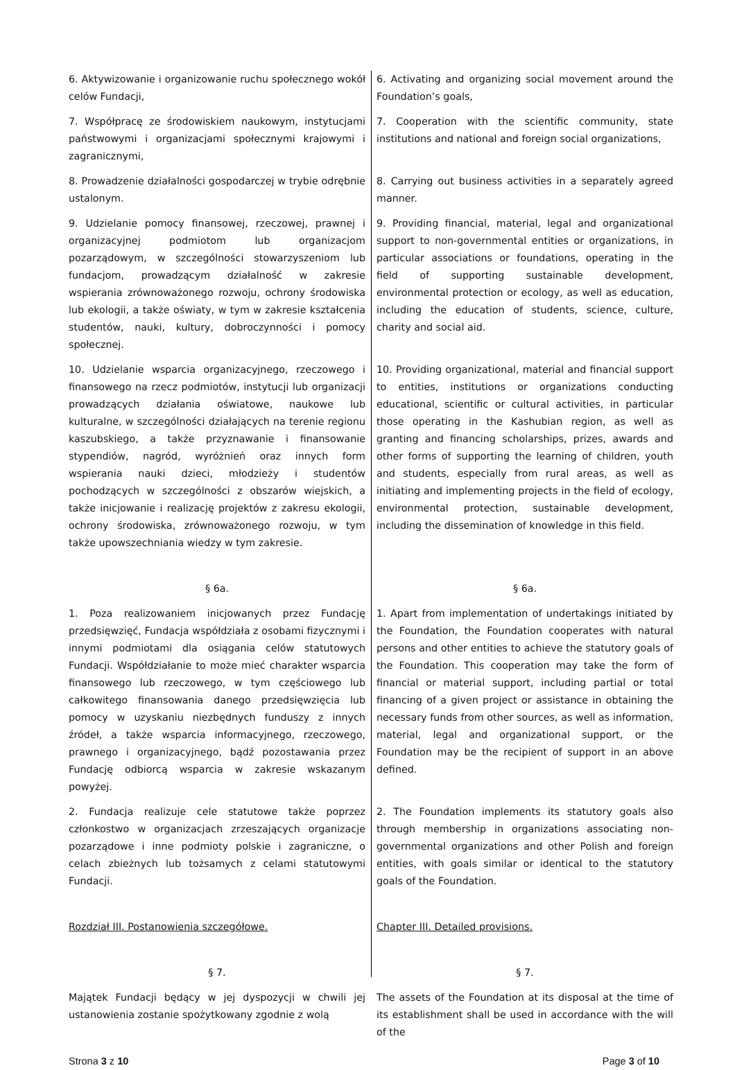6. Aktywizowanie i organizowanie ruchu społecznego wokół celów Fundacji,
6. Activating and organizing social movement around the Foundation’s goals,
7. Współpracę ze środowiskiem naukowym, instytucjami państwowymi i organizacjami społecznymi krajowymi i zagranicznymi,
7. Cooperation with the scientific community, state institutions and national and foreign social organizations,
8. Prowadzenie działalności gospodarczej w trybie odrębnie ustalonym.
8. Carrying out business activities in a separately agreed manner.
9. Udzielanie pomocy finansowej, rzeczowej, prawnej i organizacyjnej podmiotom lub organizacjom pozarządowym, w szczególności stowarzyszeniom lub fundacjom, prowadzącym działalność w zakresie wspierania zrównoważonego rozwoju, ochrony środowiska lub ekologii, a także oświaty, w tym w zakresie kształcenia studentów, nauki, kultury, dobroczynności i pomocy społecznej.
9. Providing financial, material, legal and organizational support to non-governmental entities or organizations, in particular associations or foundations, operating in the field of supporting sustainable development, environmental protection or ecology, as well as education, including the education of students, science, culture, charity and social aid.
10. Udzielanie wsparcia organizacyjnego, rzeczowego i finansowego na rzecz podmiotów, instytucji lub organizacji prowadzących działania oświatowe, naukowe lub kulturalne, w szczególności działających na terenie regionu kaszubskiego, a także przyznawanie i finansowanie stypendiów, nagród, wyróżnień oraz innych form wspierania nauki dzieci, młodzieży i studentów pochodzących w szczególności z obszarów wiejskich, a także inicjowanie i realizację projektów z zakresu ekologii, ochrony środowiska, zrównoważonego rozwoju, w tym także upowszechniania wiedzy w tym zakresie.
10. Providing organizational, material and financial support to entities, institutions or organizations conducting educational, scientific or cultural activities, in particular those operating in the Kashubian region, as well as granting and financing scholarships, prizes, awards and other forms of supporting the learning of children, youth and students, especially from rural areas, as well as initiating and implementing projects in the field of ecology, environmental protection, sustainable development, including the dissemination of knowledge in this field.
§ 6a.
§ 6a.
1. Poza realizowaniem inicjowanych przez Fundację przedsięwzięć, Fundacja współdziała z osobami fizycznymi i innymi podmiotami dla osiągania celów statutowych Fundacji. Współdziałanie to może mieć charakter wsparcia finansowego lub rzeczowego, w tym częściowego lub całkowitego finansowania danego przedsięwzięcia lub pomocy w uzyskaniu niezbędnych funduszy z innych źródeł, a także wsparcia informacyjnego, rzeczowego, prawnego i organizacyjnego, bądź pozostawania przez Fundację odbiorcą wsparcia w zakresie wskazanym powyżej.
1. Apart from implementation of undertakings initiated by the Foundation, the Foundation cooperates with natural persons and other entities to achieve the statutory goals of the Foundation. This cooperation may take the form of financial or material support, including partial or total financing of a given project or assistance in obtaining the necessary funds from other sources, as well as information, material, legal and organizational support, or the Foundation may be the recipient of support in an above defined.
2. Fundacja realizuje cele statutowe także poprzez członkostwo w organizacjach zrzeszających organizacje pozarządowe i inne podmioty polskie i zagraniczne, o celach zbieżnych lub tożsamych z celami statutowymi Fundacji.
2. The Foundation implements its statutory goals also through membership in organizations associating non-governmental organizations and other Polish and foreign entities, with goals similar or identical to the statutory goals of the Foundation.
Rozdział III. Postanowienia szczegółowe.
Chapter III. Detailed provisions.
§ 7.
§ 7.
Majątek Fundacji będący w jej dyspozycji w chwili jej ustanowienia zostanie spożytkowany zgodnie z wolą
The assets of the Foundation at its disposal at the time of its establishment shall be used in accordance with the will of the
Strona 3 z 10 Page 3 of 10